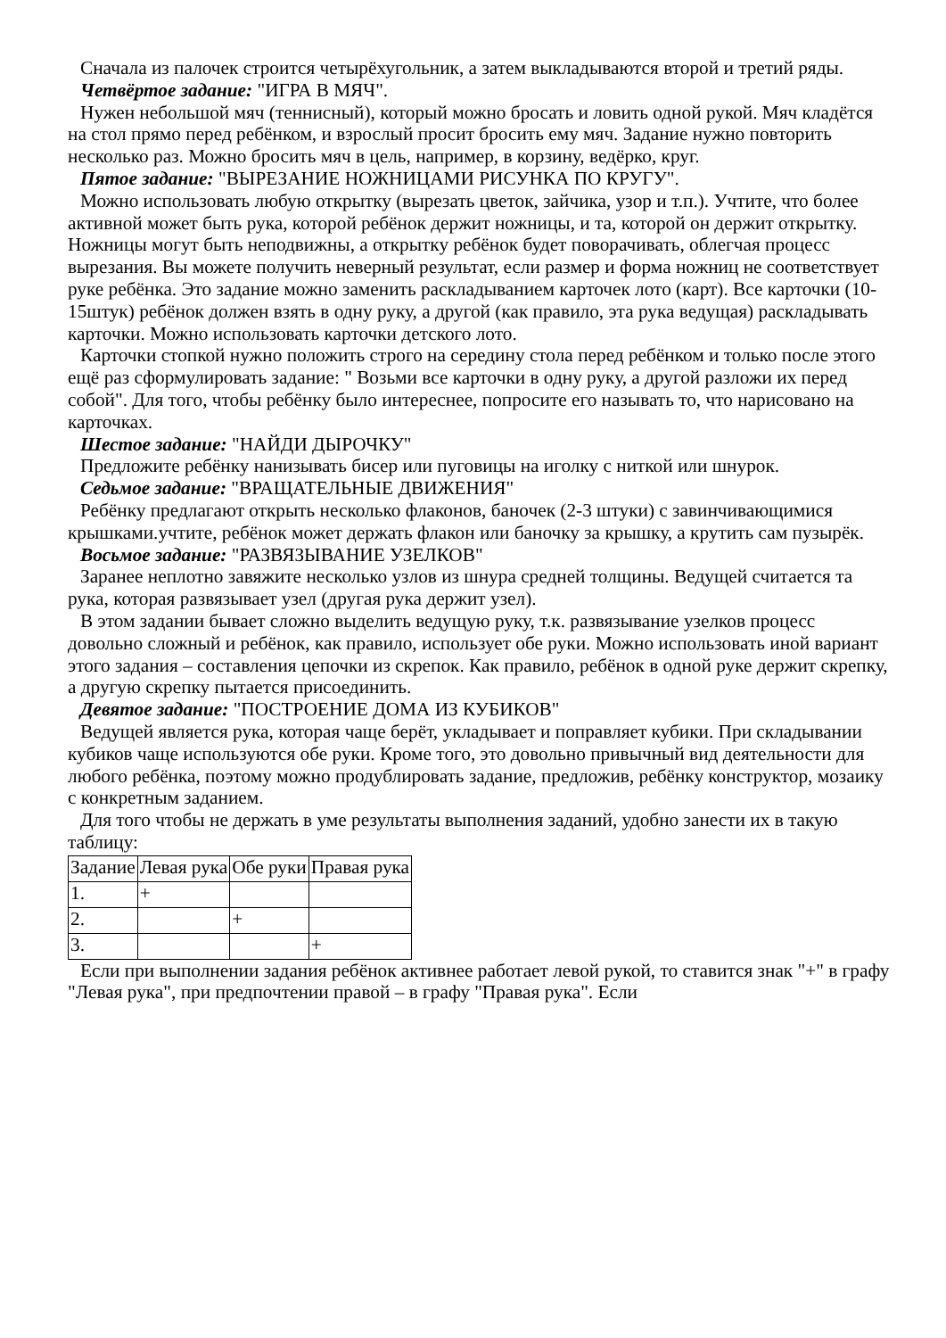Сначала из палочек строится четырёхугольник, а затем выкладываются второй и третий ряды.
Четвёртое задание: "ИГРА В МЯЧ".
Нужен небольшой мяч (теннисный), который можно бросать и ловить одной рукой. Мяч кладётся на стол прямо перед ребёнком, и взрослый просит бросить ему мяч. Задание нужно повторить несколько раз. Можно бросить мяч в цель, например, в корзину, ведёрко, круг.
Пятое задание: "ВЫРЕЗАНИЕ НОЖНИЦАМИ РИСУНКА ПО КРУГУ".
Можно использовать любую открытку (вырезать цветок, зайчика, узор и т.п.). Учтите, что более активной может быть рука, которой ребёнок держит ножницы, и та, которой он держит открытку. Ножницы могут быть неподвижны, а открытку ребёнок будет поворачивать, облегчая процесс вырезания. Вы можете получить неверный результат, если размер и форма ножниц не соответствует руке ребёнка. Это задание можно заменить раскладыванием карточек лото (карт). Все карточки (10-15штук) ребёнок должен взять в одну руку, а другой (как правило, эта рука ведущая) раскладывать карточки. Можно использовать карточки детского лото.
Карточки стопкой нужно положить строго на середину стола перед ребёнком и только после этого ещё раз сформулировать задание: " Возьми все карточки в одну руку, а другой разложи их перед собой". Для того, чтобы ребёнку было интереснее, попросите его называть то, что нарисовано на карточках.
Шестое задание: "НАЙДИ ДЫРОЧКУ"
Предложите ребёнку нанизывать бисер или пуговицы на иголку с ниткой или шнурок.
Седьмое задание: "ВРАЩАТЕЛЬНЫЕ ДВИЖЕНИЯ"
Ребёнку предлагают открыть несколько флаконов, баночек (2-3 штуки) с завинчивающимися крышками.учтите, ребёнок может держать флакон или баночку за крышку, а крутить сам пузырёк.
Восьмое задание: "РАЗВЯЗЫВАНИЕ УЗЕЛКОВ"
Заранее неплотно завяжите несколько узлов из шнура средней толщины. Ведущей считается та рука, которая развязывает узел (другая рука держит узел).
В этом задании бывает сложно выделить ведущую руку, т.к. развязывание узелков процесс довольно сложный и ребёнок, как правило, использует обе руки. Можно использовать иной вариант этого задания – составления цепочки из скрепок. Как правило, ребёнок в одной руке держит скрепку, а другую скрепку пытается присоединить.
Девятое задание: "ПОСТРОЕНИЕ ДОМА ИЗ КУБИКОВ"
Ведущей является рука, которая чаще берёт, укладывает и поправляет кубики. При складывании кубиков чаще используются обе руки. Кроме того, это довольно привычный вид деятельности для любого ребёнка, поэтому можно продублировать задание, предложив, ребёнку конструктор, мозаику с конкретным заданием.
Для того чтобы не держать в уме результаты выполнения заданий, удобно занести их в такую таблицу:
| Задание | Левая рука | Обе руки | Правая рука |
| 1. | + | | |
| 2. | | + | |
| 3. | | | + |
Если при выполнении задания ребёнок активнее работает левой рукой, то ставится знак "+" в графу "Левая рука", при предпочтении правой – в графу "Правая рука". Если